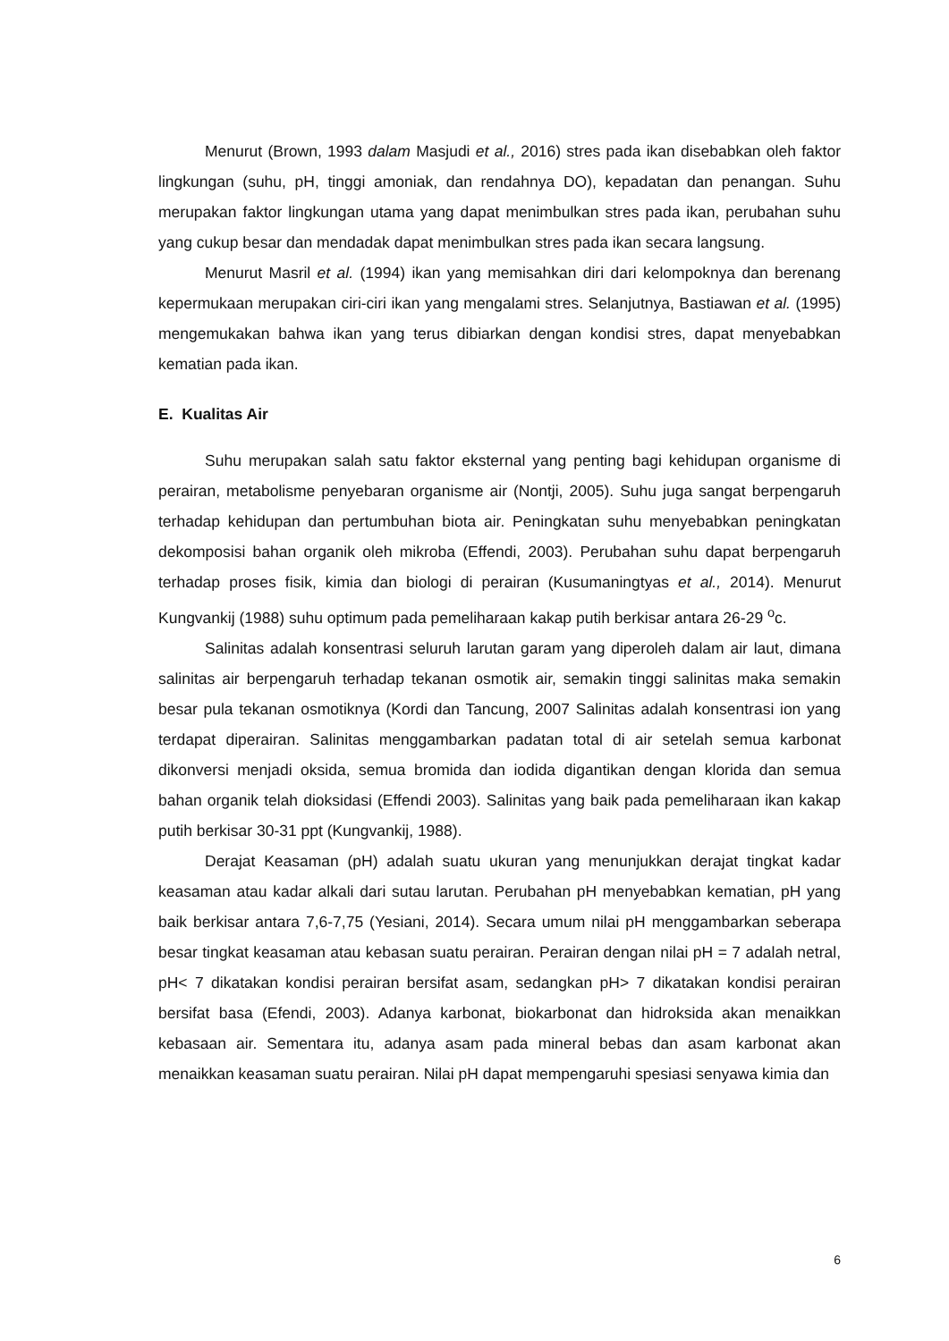Menurut (Brown, 1993 dalam Masjudi et al., 2016) stres pada ikan disebabkan oleh faktor lingkungan (suhu, pH, tinggi amoniak, dan rendahnya DO), kepadatan dan penangan. Suhu merupakan faktor lingkungan utama yang dapat menimbulkan stres pada ikan, perubahan suhu yang cukup besar dan mendadak dapat menimbulkan stres pada ikan secara langsung.
Menurut Masril et al. (1994) ikan yang memisahkan diri dari kelompoknya dan berenang kepermukaan merupakan ciri-ciri ikan yang mengalami stres. Selanjutnya, Bastiawan et al. (1995) mengemukakan bahwa ikan yang terus dibiarkan dengan kondisi stres, dapat menyebabkan kematian pada ikan.
E. Kualitas Air
Suhu merupakan salah satu faktor eksternal yang penting bagi kehidupan organisme di perairan, metabolisme penyebaran organisme air (Nontji, 2005). Suhu juga sangat berpengaruh terhadap kehidupan dan pertumbuhan biota air. Peningkatan suhu menyebabkan peningkatan dekomposisi bahan organik oleh mikroba (Effendi, 2003). Perubahan suhu dapat berpengaruh terhadap proses fisik, kimia dan biologi di perairan (Kusumaningtyas et al., 2014). Menurut Kungvankij (1988) suhu optimum pada pemeliharaan kakap putih berkisar antara 26-29 <sup>o</sup>c.
Salinitas adalah konsentrasi seluruh larutan garam yang diperoleh dalam air laut, dimana salinitas air berpengaruh terhadap tekanan osmotik air, semakin tinggi salinitas maka semakin besar pula tekanan osmotiknya (Kordi dan Tancung, 2007 Salinitas adalah konsentrasi ion yang terdapat diperairan. Salinitas menggambarkan padatan total di air setelah semua karbonat dikonversi menjadi oksida, semua bromida dan iodida digantikan dengan klorida dan semua bahan organik telah dioksidasi (Effendi 2003). Salinitas yang baik pada pemeliharaan ikan kakap putih berkisar 30-31 ppt (Kungvankij, 1988).
Derajat Keasaman (pH) adalah suatu ukuran yang menunjukkan derajat tingkat kadar keasaman atau kadar alkali dari sutau larutan. Perubahan pH menyebabkan kematian, pH yang baik berkisar antara 7,6-7,75 (Yesiani, 2014). Secara umum nilai pH menggambarkan seberapa besar tingkat keasaman atau kebasan suatu perairan. Perairan dengan nilai pH = 7 adalah netral, pH< 7 dikatakan kondisi perairan bersifat asam, sedangkan pH> 7 dikatakan kondisi perairan bersifat basa (Efendi, 2003). Adanya karbonat, biokarbonat dan hidroksida akan menaikkan kebasaan air. Sementara itu, adanya asam pada mineral bebas dan asam karbonat akan menaikkan keasaman suatu perairan. Nilai pH dapat mempengaruhi spesiasi senyawa kimia dan
6